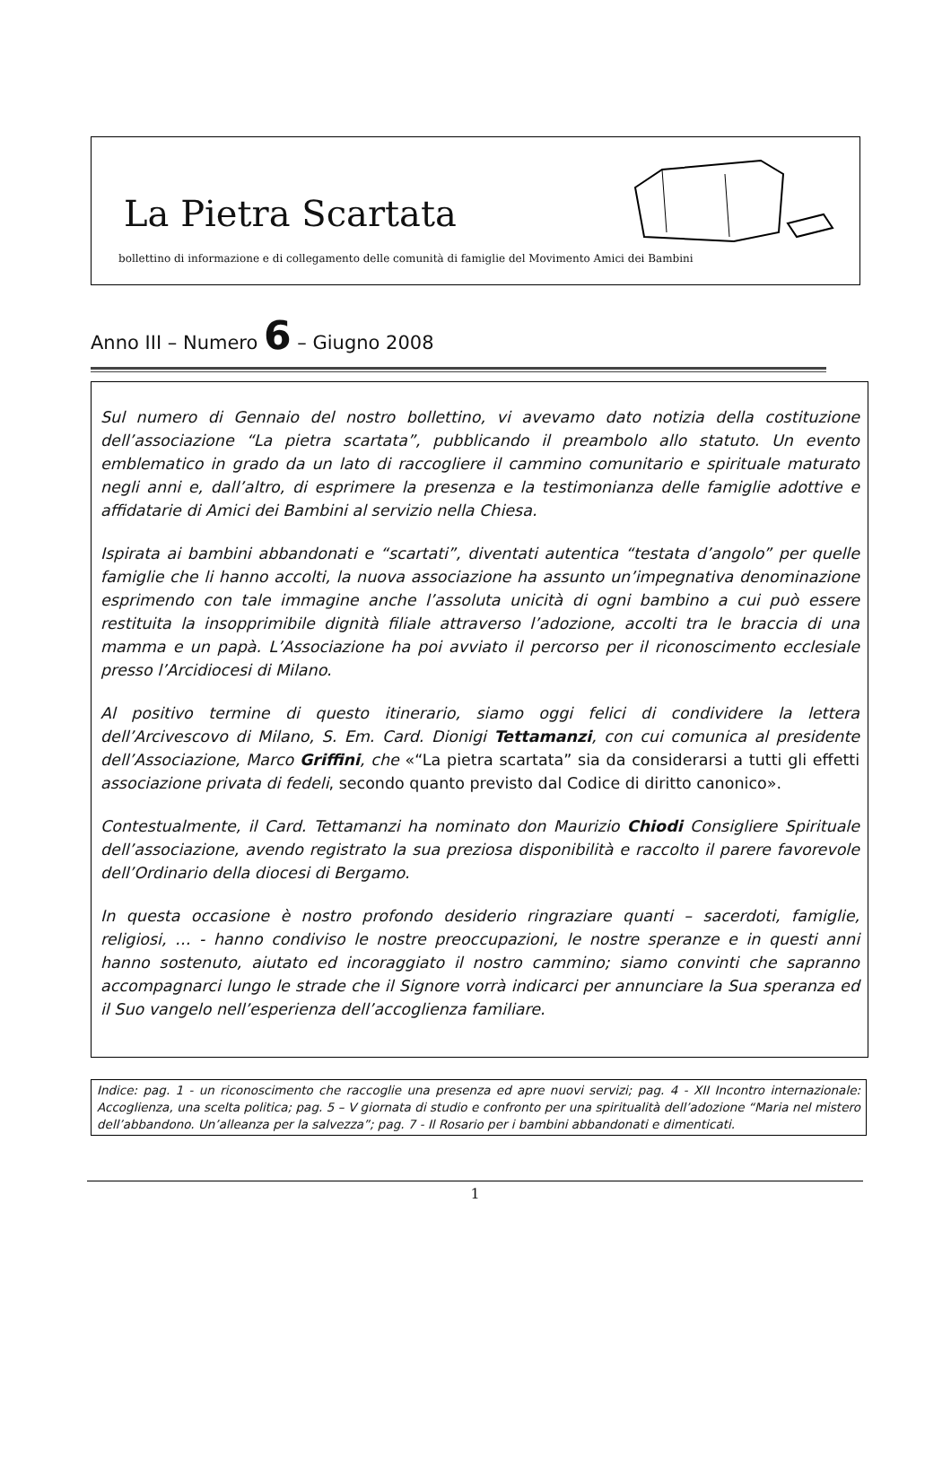La Pietra Scartata
bollettino di informazione e di collegamento delle comunità di famiglie del Movimento Amici dei Bambini
Anno III – Numero 6 – Giugno 2008
Sul numero di Gennaio del nostro bollettino, vi avevamo dato notizia della costituzione dell’associazione “La pietra scartata”, pubblicando il preambolo allo statuto. Un evento emblematico in grado da un lato di raccogliere il cammino comunitario e spirituale maturato negli anni e, dall’altro, di esprimere la presenza e la testimonianza delle famiglie adottive e affidatarie di Amici dei Bambini al servizio nella Chiesa.
Ispirata ai bambini abbandonati e “scartati”, diventati autentica “testata d’angolo” per quelle famiglie che li hanno accolti, la nuova associazione ha assunto un’impegnativa denominazione esprimendo con tale immagine anche l’assoluta unicità di ogni bambino a cui può essere restituita la insopprimibile dignità filiale attraverso l’adozione, accolti tra le braccia di una mamma e un papà. L’Associazione ha poi avviato il percorso per il riconoscimento ecclesiale presso l’Arcidiocesi di Milano.
Al positivo termine di questo itinerario, siamo oggi felici di condividere la lettera dell’Arcivescovo di Milano, S. Em. Card. Dionigi Tettamanzi, con cui comunica al presidente dell’Associazione, Marco Griffini, che «“La pietra scartata” sia da considerarsi a tutti gli effetti associazione privata di fedeli, secondo quanto previsto dal Codice di diritto canonico».
Contestualmente, il Card. Tettamanzi ha nominato don Maurizio Chiodi Consigliere Spirituale dell’associazione, avendo registrato la sua preziosa disponibilità e raccolto il parere favorevole dell’Ordinario della diocesi di Bergamo.
In questa occasione è nostro profondo desiderio ringraziare quanti – sacerdoti, famiglie, religiosi, … - hanno condiviso le nostre preoccupazioni, le nostre speranze e in questi anni hanno sostenuto, aiutato ed incoraggiato il nostro cammino; siamo convinti che sapranno accompagnarci lungo le strade che il Signore vorrà indicarci per annunciare la Sua speranza ed il Suo vangelo nell’esperienza dell’accoglienza familiare.
Indice: pag. 1 - un riconoscimento che raccoglie una presenza ed apre nuovi servizi; pag. 4 - XII Incontro internazionale: Accoglienza, una scelta politica; pag. 5 – V giornata di studio e confronto per una spiritualità dell’adozione “Maria nel mistero dell’abbandono. Un’alleanza per la salvezza”; pag. 7 - Il Rosario per i bambini abbandonati e dimenticati.
1